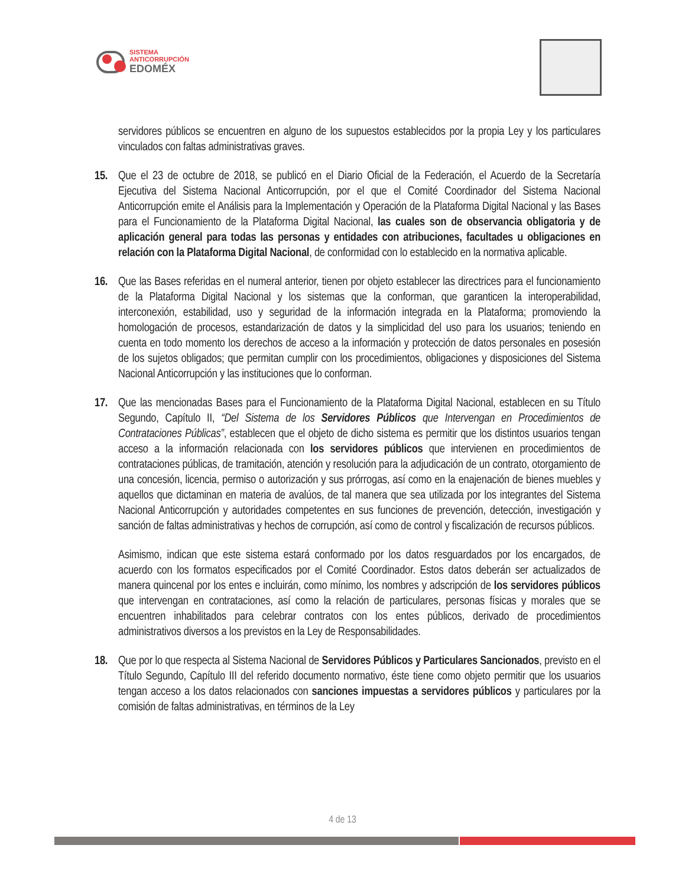SISTEMA
ANTICORRUPCIÓN
EDOMÉX
servidores públicos se encuentren en alguno de los supuestos establecidos por la propia Ley y los particulares vinculados con faltas administrativas graves.
15. Que el 23 de octubre de 2018, se publicó en el Diario Oficial de la Federación, el Acuerdo de la Secretaría Ejecutiva del Sistema Nacional Anticorrupción, por el que el Comité Coordinador del Sistema Nacional Anticorrupción emite el Análisis para la Implementación y Operación de la Plataforma Digital Nacional y las Bases para el Funcionamiento de la Plataforma Digital Nacional, las cuales son de observancia obligatoria y de aplicación general para todas las personas y entidades con atribuciones, facultades u obligaciones en relación con la Plataforma Digital Nacional, de conformidad con lo establecido en la normativa aplicable.
16. Que las Bases referidas en el numeral anterior, tienen por objeto establecer las directrices para el funcionamiento de la Plataforma Digital Nacional y los sistemas que la conforman, que garanticen la interoperabilidad, interconexión, estabilidad, uso y seguridad de la información integrada en la Plataforma; promoviendo la homologación de procesos, estandarización de datos y la simplicidad del uso para los usuarios; teniendo en cuenta en todo momento los derechos de acceso a la información y protección de datos personales en posesión de los sujetos obligados; que permitan cumplir con los procedimientos, obligaciones y disposiciones del Sistema Nacional Anticorrupción y las instituciones que lo conforman.
17. Que las mencionadas Bases para el Funcionamiento de la Plataforma Digital Nacional, establecen en su Título Segundo, Capítulo II, “Del Sistema de los Servidores Públicos que Intervengan en Procedimientos de Contrataciones Públicas”, establecen que el objeto de dicho sistema es permitir que los distintos usuarios tengan acceso a la información relacionada con los servidores públicos que intervienen en procedimientos de contrataciones públicas, de tramitación, atención y resolución para la adjudicación de un contrato, otorgamiento de una concesión, licencia, permiso o autorización y sus prórrogas, así como en la enajenación de bienes muebles y aquellos que dictaminan en materia de avalúos, de tal manera que sea utilizada por los integrantes del Sistema Nacional Anticorrupción y autoridades competentes en sus funciones de prevención, detección, investigación y sanción de faltas administrativas y hechos de corrupción, así como de control y fiscalización de recursos públicos.
Asimismo, indican que este sistema estará conformado por los datos resguardados por los encargados, de acuerdo con los formatos especificados por el Comité Coordinador. Estos datos deberán ser actualizados de manera quincenal por los entes e incluirán, como mínimo, los nombres y adscripción de los servidores públicos que intervengan en contrataciones, así como la relación de particulares, personas físicas y morales que se encuentren inhabilitados para celebrar contratos con los entes públicos, derivado de procedimientos administrativos diversos a los previstos en la Ley de Responsabilidades.
18. Que por lo que respecta al Sistema Nacional de Servidores Públicos y Particulares Sancionados, previsto en el Título Segundo, Capítulo III del referido documento normativo, éste tiene como objeto permitir que los usuarios tengan acceso a los datos relacionados con sanciones impuestas a servidores públicos y particulares por la comisión de faltas administrativas, en términos de la Ley
4 de 13